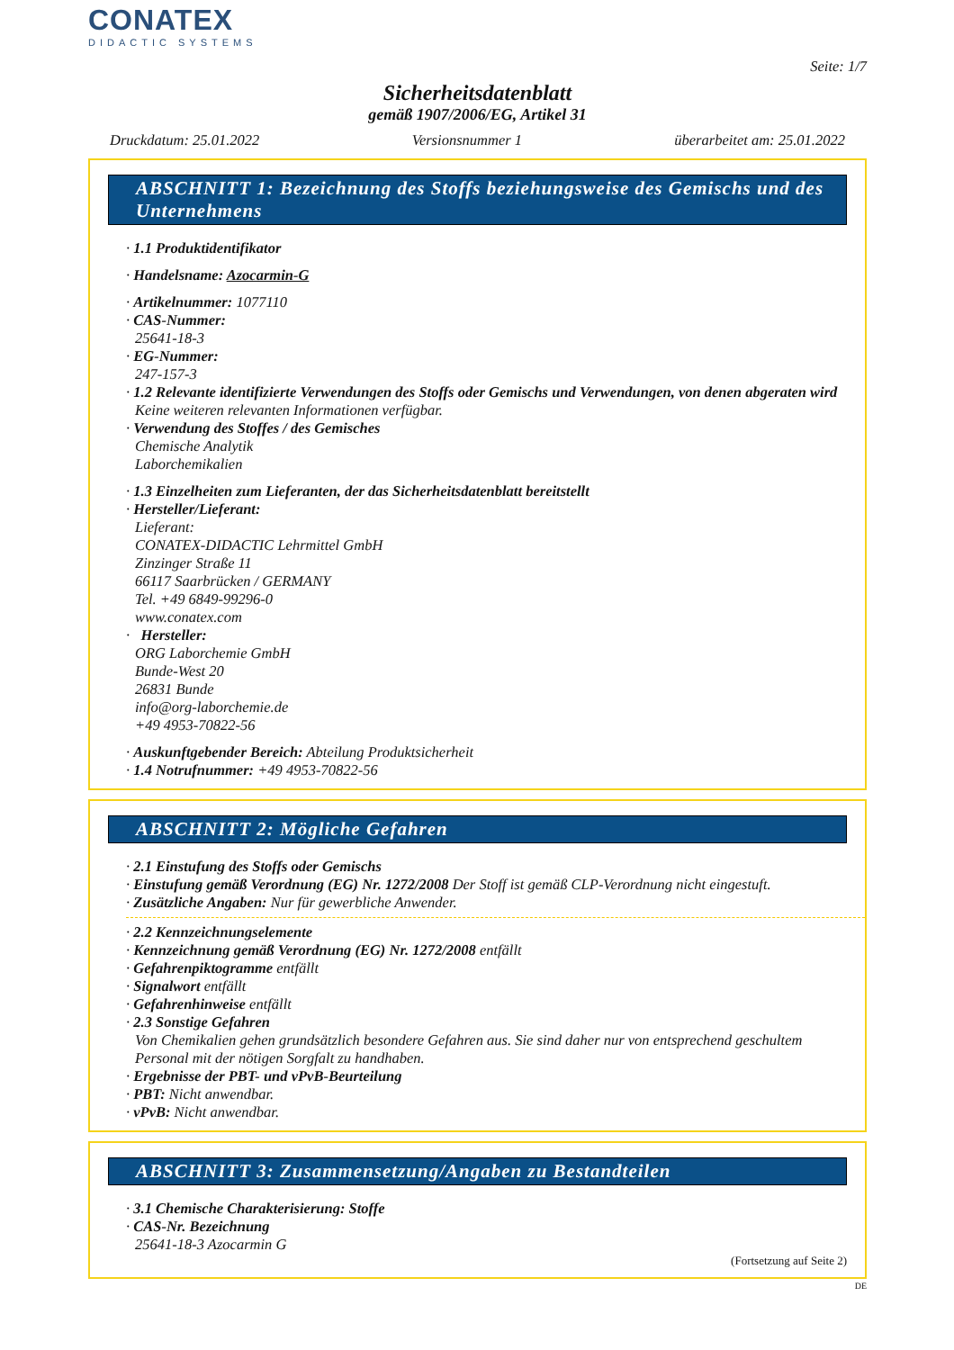CONATEX
DIDACTIC SYSTEMS
Seite: 1/7
Sicherheitsdatenblatt
gemäß 1907/2006/EG, Artikel 31
Druckdatum: 25.01.2022 Versionsnummer 1 überarbeitet am: 25.01.2022
ABSCHNITT 1: Bezeichnung des Stoffs beziehungsweise des Gemischs und des Unternehmens
· 1.1 Produktidentifikator
· Handelsname: Azocarmin-G
· Artikelnummer: 1077110
· CAS-Nummer:
25641-18-3
· EG-Nummer:
247-157-3
· 1.2 Relevante identifizierte Verwendungen des Stoffs oder Gemischs und Verwendungen, von denen abgeraten wird
Keine weiteren relevanten Informationen verfügbar.
· Verwendung des Stoffes / des Gemisches
Chemische Analytik
Laborchemikalien
· 1.3 Einzelheiten zum Lieferanten, der das Sicherheitsdatenblatt bereitstellt
· Hersteller/Lieferant:
Lieferant:
CONATEX-DIDACTIC Lehrmittel GmbH
Zinzinger Straße 11
66117 Saarbrücken / GERMANY
Tel. +49 6849-99296-0
www.conatex.com
· Hersteller:
ORG Laborchemie GmbH
Bunde-West 20
26831 Bunde
info@org-laborchemie.de
+49 4953-70822-56
· Auskunftgebender Bereich: Abteilung Produktsicherheit
· 1.4 Notrufnummer: +49 4953-70822-56
ABSCHNITT 2: Mögliche Gefahren
· 2.1 Einstufung des Stoffs oder Gemischs
· Einstufung gemäß Verordnung (EG) Nr. 1272/2008 Der Stoff ist gemäß CLP-Verordnung nicht eingestuft.
· Zusätzliche Angaben: Nur für gewerbliche Anwender.
· 2.2 Kennzeichnungselemente
· Kennzeichnung gemäß Verordnung (EG) Nr. 1272/2008 entfällt
· Gefahrenpiktogramme entfällt
· Signalwort entfällt
· Gefahrenhinweise entfällt
· 2.3 Sonstige Gefahren
Von Chemikalien gehen grundsätzlich besondere Gefahren aus. Sie sind daher nur von entsprechend geschultem Personal mit der nötigen Sorgfalt zu handhaben.
· Ergebnisse der PBT- und vPvB-Beurteilung
· PBT: Nicht anwendbar.
· vPvB: Nicht anwendbar.
ABSCHNITT 3: Zusammensetzung/Angaben zu Bestandteilen
· 3.1 Chemische Charakterisierung: Stoffe
· CAS-Nr. Bezeichnung
25641-18-3 Azocarmin G
(Fortsetzung auf Seite 2)
DE